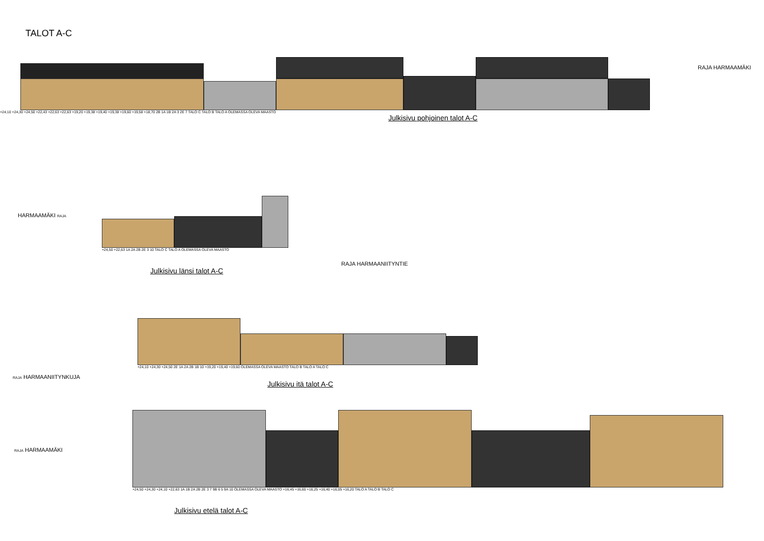TALOT A-C
+24,10 +24,30 +24,50 +22,43 +22,63 +22,63 +19,20 +19,38 +19,40 +19,38 +19,60 +19,58 +18,70 2B 1A 1B 2A 3 2E 7 TALO C TALO B TALO A OLEMASSA OLEVA MAASTO
RAJA HARMAAMÄKI
Julkisivu pohjoinen talot A-C
HARMAAMÄKI RAJA
+24,50 +22,63 1A 2A 2B 2E 3 10 TALO C TALO A OLEMASSA OLEVA MAASTO
RAJA HARMAANIITYNTIE
Julkisivu länsi talot A-C
+24,10 +24,30 +24,50 2E 1A 2A 2B 1B 10 +19,20 +19,40 +19,60 OLEMASSA OLEVA MAASTO TALO B TALO A TALO C
RAJA HARMAANIITYNKUJA
Julkisivu itä talot A-C
RAJA HARMAAMÄKI
+24,50 +24,30 +24,10 +22,63 1A 1B 2A 2B 2E 3 7 9B 6 5 9A 10 OLEMASSA OLEVA MAASTO +16,45 +16,60 +16,25 +16,40 +16,05 +16,20 TALO A TALO B TALO C
Julkisivu etelä talot A-C